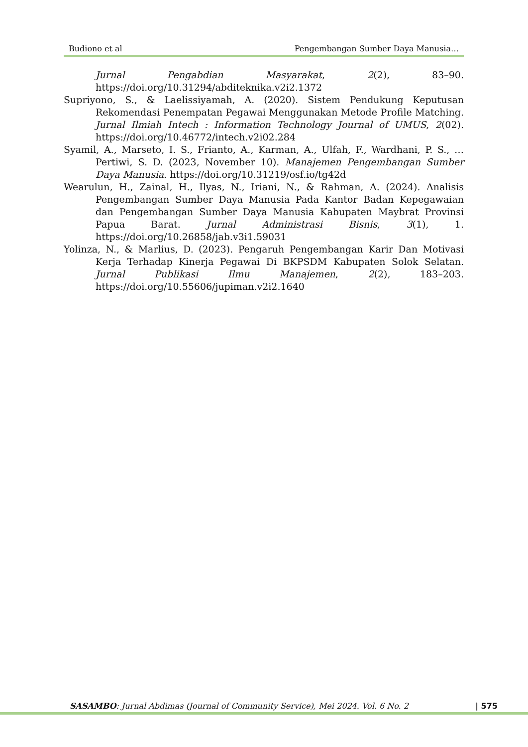Budiono et al Pengembangan Sumber Daya Manusia…
Jurnal Pengabdian Masyarakat, 2(2), 83–90. https://doi.org/10.31294/abditeknika.v2i2.1372
Supriyono, S., & Laelissiyamah, A. (2020). Sistem Pendukung Keputusan Rekomendasi Penempatan Pegawai Menggunakan Metode Profile Matching. Jurnal Ilmiah Intech : Information Technology Journal of UMUS, 2(02). https://doi.org/10.46772/intech.v2i02.284
Syamil, A., Marseto, I. S., Frianto, A., Karman, A., Ulfah, F., Wardhani, P. S., … Pertiwi, S. D. (2023, November 10). Manajemen Pengembangan Sumber Daya Manusia. https://doi.org/10.31219/osf.io/tg42d
Wearulun, H., Zainal, H., Ilyas, N., Iriani, N., & Rahman, A. (2024). Analisis Pengembangan Sumber Daya Manusia Pada Kantor Badan Kepegawaian dan Pengembangan Sumber Daya Manusia Kabupaten Maybrat Provinsi Papua Barat. Jurnal Administrasi Bisnis, 3(1), 1. https://doi.org/10.26858/jab.v3i1.59031
Yolinza, N., & Marlius, D. (2023). Pengaruh Pengembangan Karir Dan Motivasi Kerja Terhadap Kinerja Pegawai Di BKPSDM Kabupaten Solok Selatan. Jurnal Publikasi Ilmu Manajemen, 2(2), 183–203. https://doi.org/10.55606/jupiman.v2i2.1640
SASAMBO: Jurnal Abdimas (Journal of Community Service), Mei 2024. Vol. 6 No. 2 | 575